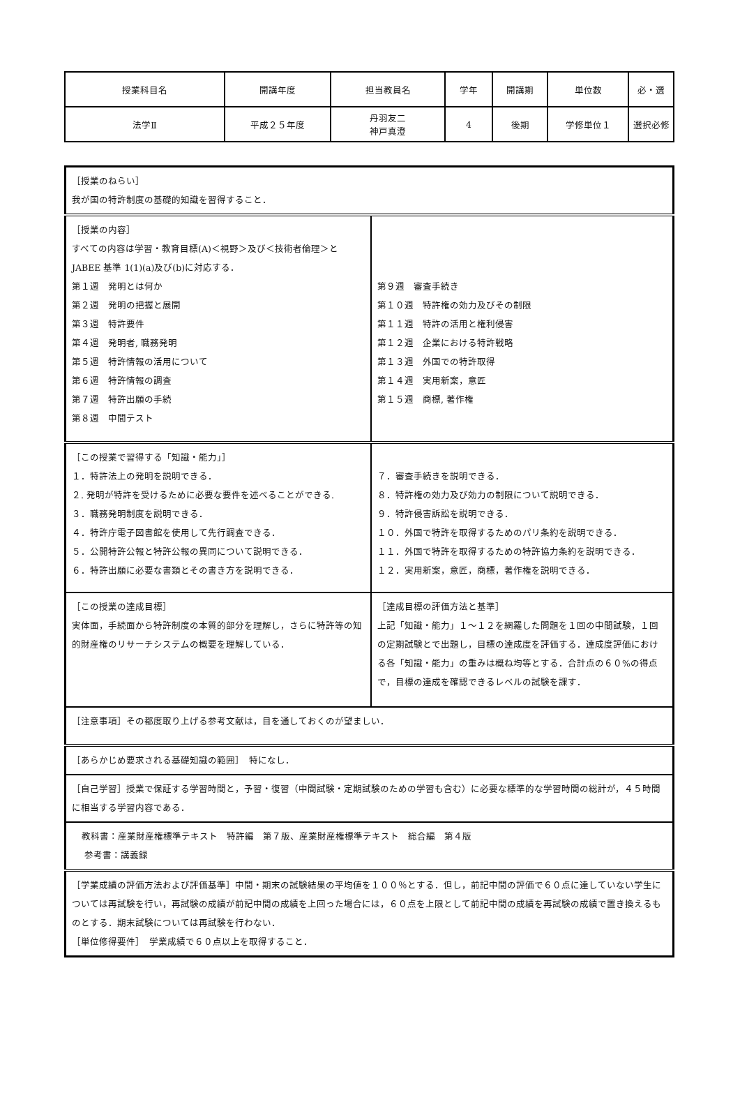| 授業科目名 | 開講年度 | 担当教員名 | 学年 | 開講期 | 単位数 | 必・選 |
| 法学Ⅱ | 平成２５年度 | 丹羽友二 神戸真澄 | 4 | 後期 | 学修単位１ | 選択必修 |
| ［授業のねらい］ 我が国の特許制度の基礎的知識を習得すること． | |
| ［授業の内容］ すべての内容は学習・教育目標(A)＜視野＞及び＜技術者倫理＞と JABEE 基準 1(1)(a)及び(b)に対応する． 第１週 発明とは何か 第２週 発明の把握と展開 第３週 特許要件 第４週 発明者, 職務発明 第５週 特許情報の活用について 第６週 特許情報の調査 第７週 特許出願の手続 第８週 中間テスト | 第９週 審査手続き 第１０週 特許権の効力及びその制限 第１１週 特許の活用と権利侵害 第１２週 企業における特許戦略 第１３週 外国での特許取得 第１４週 実用新案，意匠 第１５週 商標, 著作権 |
| ［この授業で習得する「知識・能力」］ １．特許法上の発明を説明できる． ２. 発明が特許を受けるために必要な要件を述べることができる. ３．職務発明制度を説明できる． ４．特許庁電子図書館を使用して先行調査できる． ５．公開特許公報と特許公報の異同について説明できる． ６．特許出願に必要な書類とその書き方を説明できる． | ７．審査手続きを説明できる． ８．特許権の効力及び効力の制限について説明できる． ９．特許侵害訴訟を説明できる． １０．外国で特許を取得するためのパリ条約を説明できる． １１．外国で特許を取得するための特許協力条約を説明できる． １２．実用新案，意匠，商標，著作権を説明できる． |
| ［この授業の達成目標］ 実体面，手続面から特許制度の本質的部分を理解し，さらに特許等の知的財産権のリサーチシステムの概要を理解している． | ［達成目標の評価方法と基準］ 上記「知識・能力」１～１２を網羅した問題を１回の中間試験，１回の定期試験とで出題し，目標の達成度を評価する．達成度評価における各「知識・能力」の重みは概ね均等とする．合計点の６０%の得点で，目標の達成を確認できるレベルの試験を課す． |
| ［注意事項］その都度取り上げる参考文献は，目を通しておくのが望ましい． | |
| ［あらかじめ要求される基礎知識の範囲］ 特になし． | |
| ［自己学習］授業で保証する学習時間と，予習・復習（中間試験・定期試験のための学習も含む）に必要な標準的な学習時間の総計が，４５時間に相当する学習内容である． | |
| 教科書：産業財産権標準テキスト 特許編 第７版、産業財産権標準テキスト 総合編 第４版 参考書：講義録 | |
| ［学業成績の評価方法および評価基準］中間・期末の試験結果の平均値を１００％とする．但し，前記中間の評価で６０点に達していない学生については再試験を行い，再試験の成績が前記中間の成績を上回った場合には，６０点を上限として前記中間の成績を再試験の成績で置き換えるものとする．期末試験については再試験を行わない． ［単位修得要件］ 学業成績で６０点以上を取得すること． | |